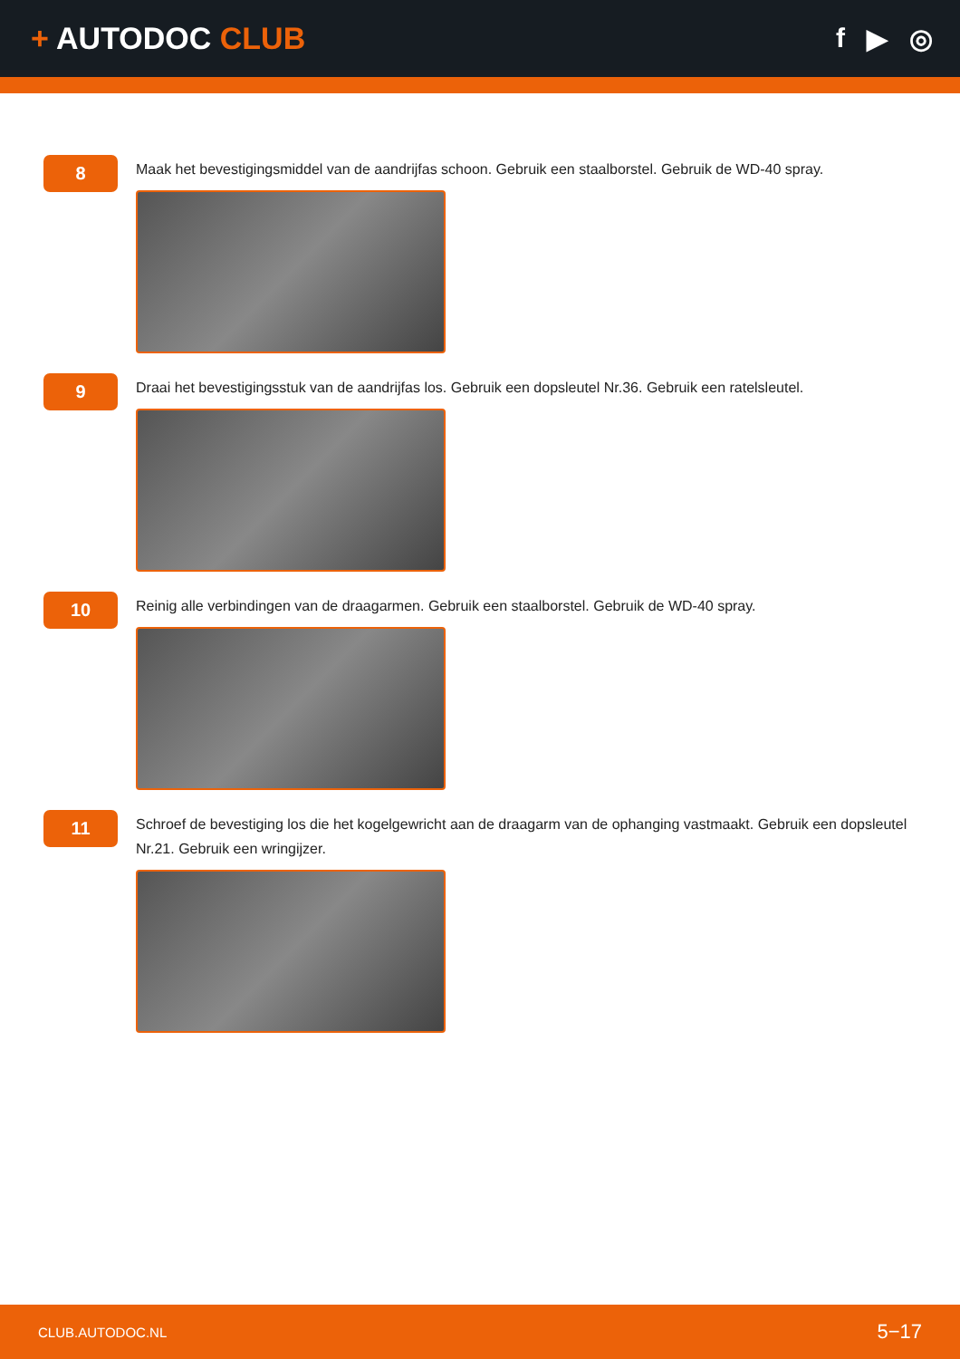+ AUTODOC CLUB f ▶ ◎
8
Maak het bevestigingsmiddel van de aandrijfas schoon. Gebruik een staalborstel. Gebruik de WD-40 spray.
9
Draai het bevestigingsstuk van de aandrijfas los. Gebruik een dopsleutel Nr.36. Gebruik een ratelsleutel.
10
Reinig alle verbindingen van de draagarmen. Gebruik een staalborstel. Gebruik de WD-40 spray.
11
Schroef de bevestiging los die het kogelgewricht aan de draagarm van de ophanging vastmaakt. Gebruik een dopsleutel Nr.21. Gebruik een wringijzer.
CLUB.AUTODOC.NL 5−17